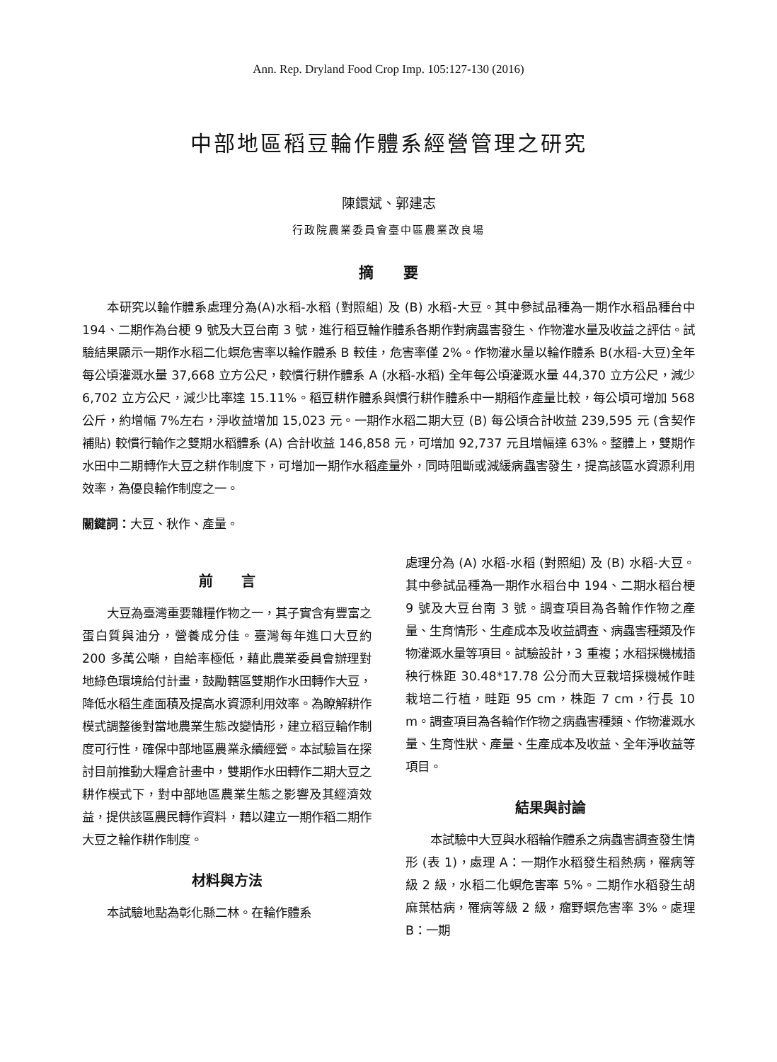Ann. Rep. Dryland Food Crop Imp. 105:127-130 (2016)
中部地區稻豆輪作體系經營管理之研究
陳鐶斌、郭建志
行政院農業委員會臺中區農業改良場
摘　　要
本研究以輪作體系處理分為(A)水稻-水稻 (對照組) 及 (B) 水稻-大豆。其中參試品種為一期作水稻品種台中 194、二期作為台梗 9 號及大豆台南 3 號，進行稻豆輪作體系各期作對病蟲害發生、作物灌水量及收益之評估。試驗結果顯示一期作水稻二化螟危害率以輪作體系 B 較佳，危害率僅 2%。作物灌水量以輪作體系 B(水稻-大豆)全年每公頃灌溉水量 37,668 立方公尺，較慣行耕作體系 A (水稻-水稻) 全年每公頃灌溉水量 44,370 立方公尺，減少 6,702 立方公尺，減少比率達 15.11%。稻豆耕作體系與慣行耕作體系中一期稻作產量比較，每公頃可增加 568 公斤，約增幅 7%左右，淨收益增加 15,023 元。一期作水稻二期大豆 (B) 每公頃合計收益 239,595 元 (含契作補貼) 較慣行輪作之雙期水稻體系 (A) 合計收益 146,858 元，可增加 92,737 元且增幅達 63%。整體上，雙期作水田中二期轉作大豆之耕作制度下，可增加一期作水稻產量外，同時阻斷或減緩病蟲害發生，提高該區水資源利用效率，為優良輪作制度之一。
關鍵詞：大豆、秋作、產量。
前　　言
大豆為臺灣重要雜糧作物之一，其子實含有豐富之蛋白質與油分，營養成分佳。臺灣每年進口大豆約 200 多萬公噸，自給率極低，藉此農業委員會辦理對地綠色環境給付計畫，鼓勵轄區雙期作水田轉作大豆，降低水稻生產面積及提高水資源利用效率。為瞭解耕作模式調整後對當地農業生態改變情形，建立稻豆輪作制度可行性，確保中部地區農業永續經營。本試驗旨在探討目前推動大糧倉計畫中，雙期作水田轉作二期大豆之耕作模式下，對中部地區農業生態之影響及其經濟效益，提供該區農民轉作資料，藉以建立一期作稻二期作大豆之輪作耕作制度。
材料與方法
本試驗地點為彰化縣二林。在輪作體系
處理分為 (A) 水稻-水稻 (對照組) 及 (B) 水稻-大豆。其中參試品種為一期作水稻台中 194、二期水稻台梗 9 號及大豆台南 3 號。調查項目為各輪作作物之產量、生育情形、生產成本及收益調查、病蟲害種類及作物灌溉水量等項目。試驗設計，3 重複；水稻採機械插秧行株距 30.48*17.78 公分而大豆栽培採機械作畦栽培二行植，畦距 95 cm，株距 7 cm，行長 10 m。調查項目為各輪作作物之病蟲害種類、作物灌溉水量、生育性狀、產量、生產成本及收益、全年淨收益等項目。
結果與討論
本試驗中大豆與水稻輪作體系之病蟲害調查發生情形 (表 1)，處理 A：一期作水稻發生稻熱病，罹病等級 2 級，水稻二化螟危害率 5%。二期作水稻發生胡麻葉枯病，罹病等級 2 級，瘤野螟危害率 3%。處理 B：一期